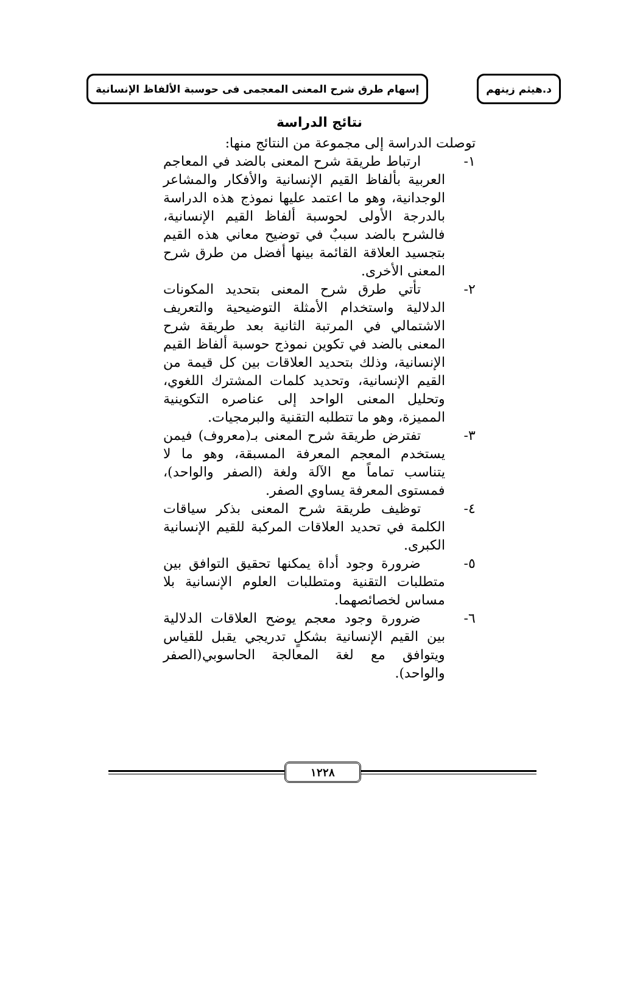د.هيثم زينهم
إسهام طرق شرح المعنى المعجمى فى حوسبة الألفاظ الإنسانية
نتائج الدراسة
توصلت الدراسة إلى مجموعة من النتائج منها:
١- ارتباط طريقة شرح المعنى بالضد في المعاجم العربية بألفاظ القيم الإنسانية والأفكار والمشاعر الوجدانية، وهو ما اعتمد عليها نموذج هذه الدراسة بالدرجة الأولى لحوسبة ألفاظ القيم الإنسانية، فالشرح بالضد سببٌ في توضيح معاني هذه القيم بتجسيد العلاقة القائمة بينها أفضل من طرق شرح المعنى الأخرى.
٢- تأتي طرق شرح المعنى بتحديد المكونات الدلالية واستخدام الأمثلة التوضيحية والتعريف الاشتمالي في المرتبة الثانية بعد طريقة شرح المعنى بالضد في تكوين نموذج حوسبة ألفاظ القيم الإنسانية، وذلك بتحديد العلاقات بين كل قيمة من القيم الإنسانية، وتحديد كلمات المشترك اللغوي، وتحليل المعنى الواحد إلى عناصره التكوينية المميزة، وهو ما تتطلبه التقنية والبرمجيات.
٣- تفترض طريقة شرح المعنى بـ(معروف) فيمن يستخدم المعجم المعرفة المسبقة، وهو ما لا يتناسب تماماً مع الآلة ولغة (الصفر والواحد)، فمستوى المعرفة يساوي الصفر.
٤- توظيف طريقة شرح المعنى بذكر سياقات الكلمة في تحديد العلاقات المركبة للقيم الإنسانية الكبرى.
٥- ضرورة وجود أداة يمكنها تحقيق التوافق بين متطلبات التقنية ومتطلبات العلوم الإنسانية بلا مساس لخصائصهما.
٦- ضرورة وجود معجم يوضح العلاقات الدلالية بين القيم الإنسانية بشكلٍ تدريجي يقبل للقياس ويتوافق مع لغة المعالجة الحاسوبي(الصفر والواحد).
١٢٢٨